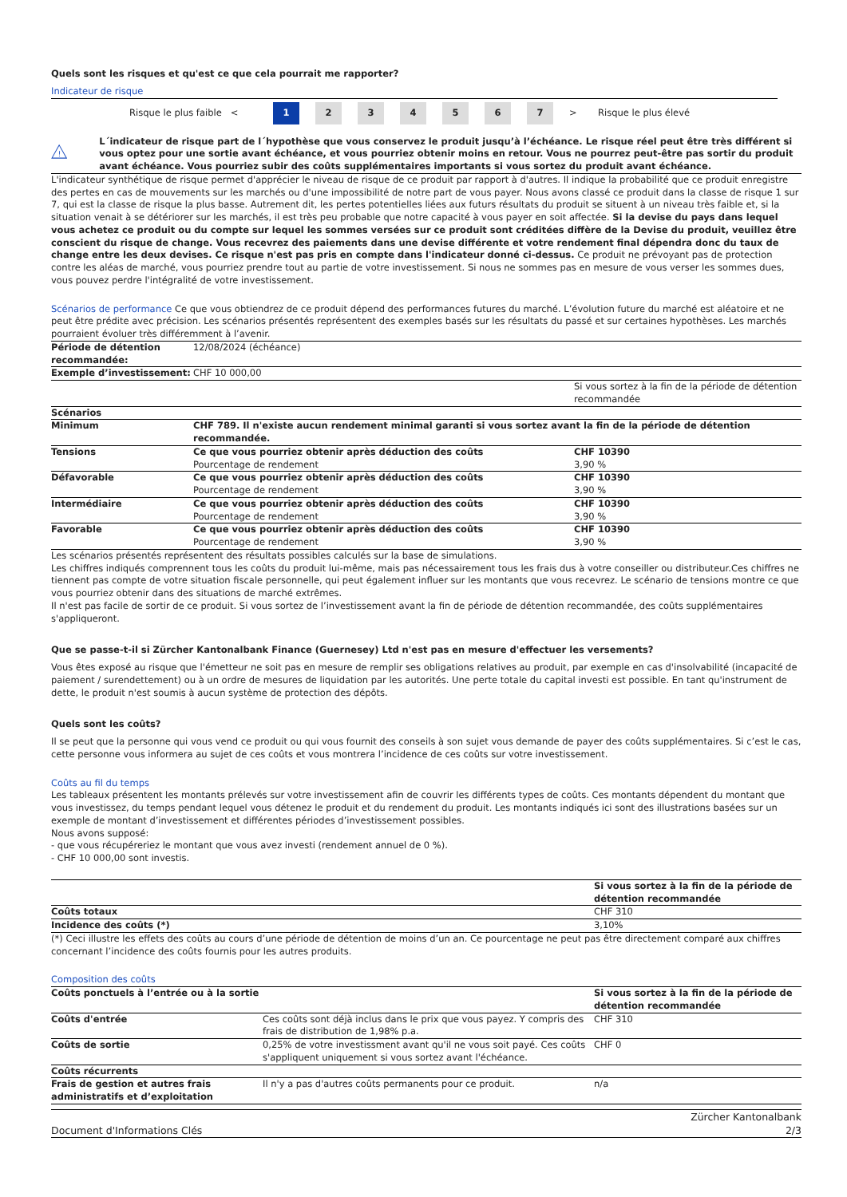Quels sont les risques et qu'est ce que cela pourrait me rapporter?
Indicateur de risque
Risque le plus faible <
1 2 3 4 5 6 7
> Risque le plus élevé
!
L´indicateur de risque part de l´hypothèse que vous conservez le produit jusqu’à l’échéance. Le risque réel peut être très différent si vous optez pour une sortie avant échéance, et vous pourriez obtenir moins en retour. Vous ne pourrez peut-être pas sortir du produit avant échéance. Vous pourriez subir des coûts supplémentaires importants si vous sortez du produit avant échéance.
L'indicateur synthétique de risque permet d'apprécier le niveau de risque de ce produit par rapport à d'autres. Il indique la probabilité que ce produit enregistre des pertes en cas de mouvements sur les marchés ou d'une impossibilité de notre part de vous payer. Nous avons classé ce produit dans la classe de risque 1 sur 7, qui est la classe de risque la plus basse. Autrement dit, les pertes potentielles liées aux futurs résultats du produit se situent à un niveau très faible et, si la situation venait à se détériorer sur les marchés, il est très peu probable que notre capacité à vous payer en soit affectée. Si la devise du pays dans lequel vous achetez ce produit ou du compte sur lequel les sommes versées sur ce produit sont créditées diffère de la Devise du produit, veuillez être conscient du risque de change. Vous recevrez des paiements dans une devise différente et votre rendement final dépendra donc du taux de change entre les deux devises. Ce risque n'est pas pris en compte dans l'indicateur donné ci-dessus. Ce produit ne prévoyant pas de protection contre les aléas de marché, vous pourriez prendre tout au partie de votre investissement. Si nous ne sommes pas en mesure de vous verser les sommes dues, vous pouvez perdre l'intégralité de votre investissement.
Scénarios de performance Ce que vous obtiendrez de ce produit dépend des performances futures du marché. L’évolution future du marché est aléatoire et ne peut être prédite avec précision. Les scénarios présentés représentent des exemples basés sur les résultats du passé et sur certaines hypothèses. Les marchés pourraient évoluer très différemment à l’avenir.
| Période de détention recommandée: | 12/08/2024 (échéance) | |
| Exemple d’investissement: | CHF 10 000,00 | |
| | | Si vous sortez à la fin de la période de détention recommandée |
| Scénarios | | |
| Minimum | CHF 789. Il n'existe aucun rendement minimal garanti si vous sortez avant la fin de la période de détention recommandée. | |
| Tensions | Ce que vous pourriez obtenir après déduction des coûts Pourcentage de rendement | CHF 10390 3,90 % |
| Défavorable | Ce que vous pourriez obtenir après déduction des coûts Pourcentage de rendement | CHF 10390 3,90 % |
| Intermédiaire | Ce que vous pourriez obtenir après déduction des coûts Pourcentage de rendement | CHF 10390 3,90 % |
| Favorable | Ce que vous pourriez obtenir après déduction des coûts Pourcentage de rendement | CHF 10390 3,90 % |
Les scénarios présentés représentent des résultats possibles calculés sur la base de simulations.
Les chiffres indiqués comprennent tous les coûts du produit lui-même, mais pas nécessairement tous les frais dus à votre conseiller ou distributeur.Ces chiffres ne tiennent pas compte de votre situation fiscale personnelle, qui peut également influer sur les montants que vous recevrez. Le scénario de tensions montre ce que vous pourriez obtenir dans des situations de marché extrêmes.
Il n'est pas facile de sortir de ce produit. Si vous sortez de l’investissement avant la fin de période de détention recommandée, des coûts supplémentaires s'appliqueront.
Que se passe-t-il si Zürcher Kantonalbank Finance (Guernesey) Ltd n'est pas en mesure d'effectuer les versements?
Vous êtes exposé au risque que l'émetteur ne soit pas en mesure de remplir ses obligations relatives au produit, par exemple en cas d'insolvabilité (incapacité de paiement / surendettement) ou à un ordre de mesures de liquidation par les autorités. Une perte totale du capital investi est possible. En tant qu'instrument de dette, le produit n'est soumis à aucun système de protection des dépôts.
Quels sont les coûts?
Il se peut que la personne qui vous vend ce produit ou qui vous fournit des conseils à son sujet vous demande de payer des coûts supplémentaires. Si c’est le cas, cette personne vous informera au sujet de ces coûts et vous montrera l’incidence de ces coûts sur votre investissement.
Coûts au fil du temps
Les tableaux présentent les montants prélevés sur votre investissement afin de couvrir les différents types de coûts. Ces montants dépendent du montant que vous investissez, du temps pendant lequel vous détenez le produit et du rendement du produit. Les montants indiqués ici sont des illustrations basées sur un exemple de montant d’investissement et différentes périodes d’investissement possibles.
Nous avons supposé:
- que vous récupéreriez le montant que vous avez investi (rendement annuel de 0 %).
- CHF 10 000,00 sont investis.
| | Si vous sortez à la fin de la période de détention recommandée |
| Coûts totaux | CHF 310 |
| Incidence des coûts (*) | 3,10% |
(*) Ceci illustre les effets des coûts au cours d’une période de détention de moins d’un an. Ce pourcentage ne peut pas être directement comparé aux chiffres concernant l’incidence des coûts fournis pour les autres produits.
Composition des coûts
| Coûts ponctuels à l’entrée ou à la sortie | | Si vous sortez à la fin de la période de détention recommandée |
| --- | --- | --- |
| Coûts d'entrée | Ces coûts sont déjà inclus dans le prix que vous payez. Y compris des frais de distribution de 1,98% p.a. | CHF 310 |
| Coûts de sortie | 0,25% de votre investissment avant qu'il ne vous soit payé. Ces coûts s'appliquent uniquement si vous sortez avant l'échéance. | CHF 0 |
| Coûts récurrents | | |
| Frais de gestion et autres frais administratifs et d’exploitation | Il n'y a pas d'autres coûts permanents pour ce produit. | n/a |
Document d'Informations Clés Zürcher Kantonalbank
2/3